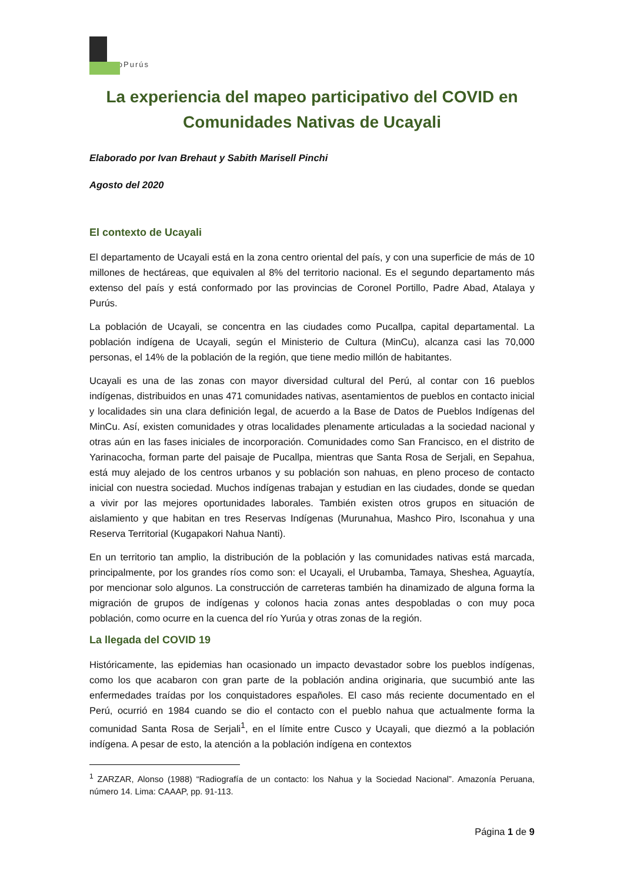ProPurús
La experiencia del mapeo participativo del COVID en Comunidades Nativas de Ucayali
Elaborado por Ivan Brehaut y Sabith Marisell Pinchi
Agosto del 2020
El contexto de Ucayali
El departamento de Ucayali está en la zona centro oriental del país, y con una superficie de más de 10 millones de hectáreas, que equivalen al 8% del territorio nacional. Es el segundo departamento más extenso del país y está conformado por las provincias de Coronel Portillo, Padre Abad, Atalaya y Purús.
La población de Ucayali, se concentra en las ciudades como Pucallpa, capital departamental. La población indígena de Ucayali, según el Ministerio de Cultura (MinCu), alcanza casi las 70,000 personas, el 14% de la población de la región, que tiene medio millón de habitantes.
Ucayali es una de las zonas con mayor diversidad cultural del Perú, al contar con 16 pueblos indígenas, distribuidos en unas 471 comunidades nativas, asentamientos de pueblos en contacto inicial y localidades sin una clara definición legal, de acuerdo a la Base de Datos de Pueblos Indígenas del MinCu. Así, existen comunidades y otras localidades plenamente articuladas a la sociedad nacional y otras aún en las fases iniciales de incorporación. Comunidades como San Francisco, en el distrito de Yarinacocha, forman parte del paisaje de Pucallpa, mientras que Santa Rosa de Serjali, en Sepahua, está muy alejado de los centros urbanos y su población son nahuas, en pleno proceso de contacto inicial con nuestra sociedad. Muchos indígenas trabajan y estudian en las ciudades, donde se quedan a vivir por las mejores oportunidades laborales. También existen otros grupos en situación de aislamiento y que habitan en tres Reservas Indígenas (Murunahua, Mashco Piro, Isconahua y una Reserva Territorial (Kugapakori Nahua Nanti).
En un territorio tan amplio, la distribución de la población y las comunidades nativas está marcada, principalmente, por los grandes ríos como son: el Ucayali, el Urubamba, Tamaya, Sheshea, Aguaytía, por mencionar solo algunos. La construcción de carreteras también ha dinamizado de alguna forma la migración de grupos de indígenas y colonos hacia zonas antes despobladas o con muy poca población, como ocurre en la cuenca del río Yurúa y otras zonas de la región.
La llegada del COVID 19
Históricamente, las epidemias han ocasionado un impacto devastador sobre los pueblos indígenas, como los que acabaron con gran parte de la población andina originaria, que sucumbió ante las enfermedades traídas por los conquistadores españoles. El caso más reciente documentado en el Perú, ocurrió en 1984 cuando se dio el contacto con el pueblo nahua que actualmente forma la comunidad Santa Rosa de Serjali<sup>1</sup>, en el límite entre Cusco y Ucayali, que diezmó a la población indígena. A pesar de esto, la atención a la población indígena en contextos
<sup>1</sup> ZARZAR, Alonso (1988) “Radiografía de un contacto: los Nahua y la Sociedad Nacional”. Amazonía Peruana, número 14. Lima: CAAAP, pp. 91-113.
Página 1 de 9